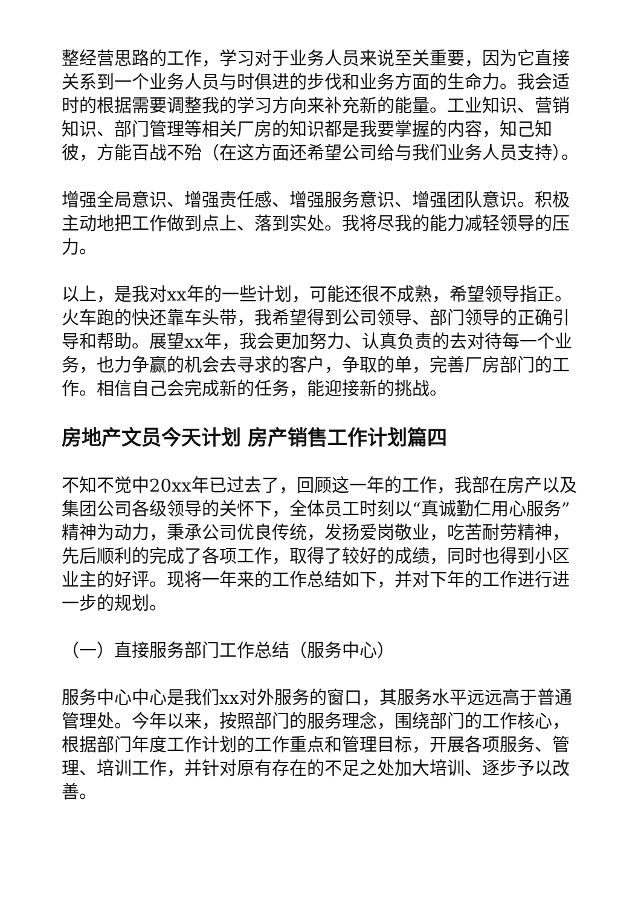整经营思路的工作，学习对于业务人员来说至关重要，因为它直接关系到一个业务人员与时俱进的步伐和业务方面的生命力。我会适时的根据需要调整我的学习方向来补充新的能量。工业知识、营销知识、部门管理等相关厂房的知识都是我要掌握的内容，知己知彼，方能百战不殆（在这方面还希望公司给与我们业务人员支持）。
增强全局意识、增强责任感、增强服务意识、增强团队意识。积极主动地把工作做到点上、落到实处。我将尽我的能力减轻领导的压力。
以上，是我对xx年的一些计划，可能还很不成熟，希望领导指正。火车跑的快还靠车头带，我希望得到公司领导、部门领导的正确引导和帮助。展望xx年，我会更加努力、认真负责的去对待每一个业务，也力争赢的机会去寻求的客户，争取的单，完善厂房部门的工作。相信自己会完成新的任务，能迎接新的挑战。
房地产文员今天计划 房产销售工作计划篇四
不知不觉中20xx年已过去了，回顾这一年的工作，我部在房产以及集团公司各级领导的关怀下，全体员工时刻以“真诚勤仁用心服务”精神为动力，秉承公司优良传统，发扬爱岗敬业，吃苦耐劳精神，先后顺利的完成了各项工作，取得了较好的成绩，同时也得到小区业主的好评。现将一年来的工作总结如下，并对下年的工作进行进一步的规划。
（一）直接服务部门工作总结（服务中心）
服务中心中心是我们xx对外服务的窗口，其服务水平远远高于普通管理处。今年以来，按照部门的服务理念，围绕部门的工作核心，根据部门年度工作计划的工作重点和管理目标，开展各项服务、管理、培训工作，并针对原有存在的不足之处加大培训、逐步予以改善。